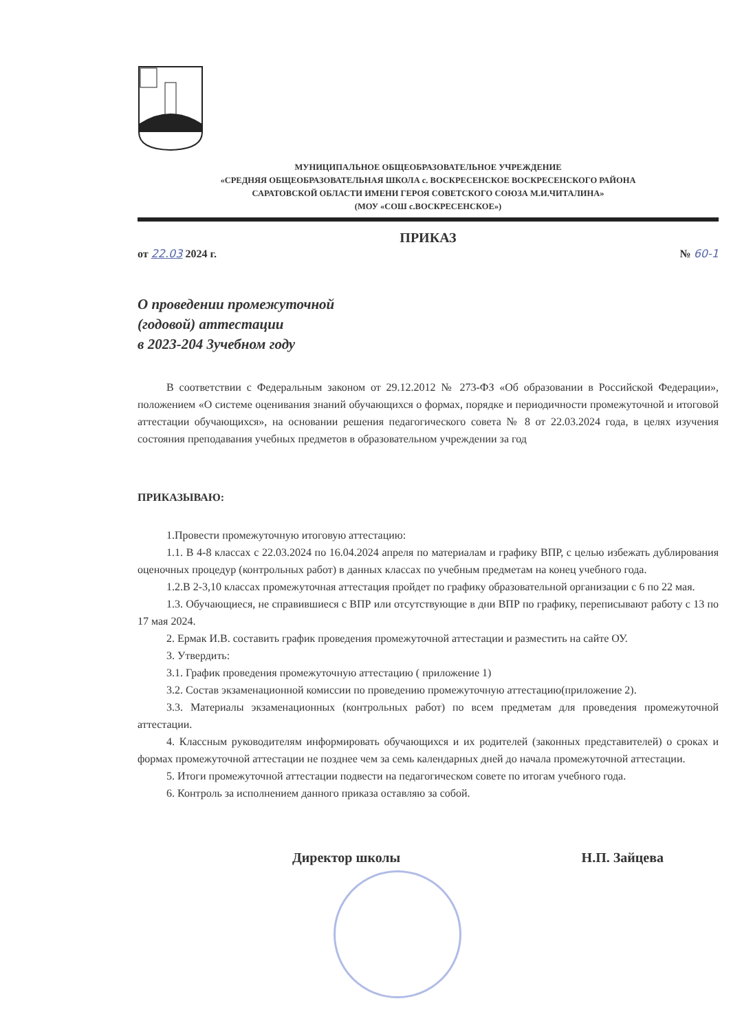МУНИЦИПАЛЬНОЕ ОБЩЕОБРАЗОВАТЕЛЬНОЕ УЧРЕЖДЕНИЕ
«СРЕДНЯЯ ОБЩЕОБРАЗОВАТЕЛЬНАЯ ШКОЛА с. ВОСКРЕСЕНСКОЕ ВОСКРЕСЕНСКОГО РАЙОНА
САРАТОВСКОЙ ОБЛАСТИ ИМЕНИ ГЕРОЯ СОВЕТСКОГО СОЮЗА М.И.ЧИТАЛИНА»
(МОУ «СОШ с.ВОСКРЕСЕНСКОЕ»)
ПРИКАЗ
от 22.03 2024 г. № 60-1
О проведении промежуточной
(годовой) аттестации
в 2023-204 3учебном году
В соответствии с Федеральным законом от 29.12.2012 № 273-ФЗ «Об образовании в Российской Федерации», положением «О системе оценивания знаний обучающихся о формах, порядке и периодичности промежуточной и итоговой аттестации обучающихся», на основании решения педагогического совета № 8 от 22.03.2024 года, в целях изучения состояния преподавания учебных предметов в образовательном учреждении за год
ПРИКАЗЫВАЮ:
1.Провести промежуточную итоговую аттестацию:
1.1. В 4-8 классах с 22.03.2024 по 16.04.2024 апреля по материалам и графику ВПР, с целью избежать дублирования оценочных процедур (контрольных работ) в данных классах по учебным предметам на конец учебного года.
1.2.В 2-3,10 классах промежуточная аттестация пройдет по графику образовательной организации с 6 по 22 мая.
1.3. Обучающиеся, не справившиеся с ВПР или отсутствующие в дни ВПР по графику, переписывают работу с 13 по 17 мая 2024.
2. Ермак И.В. составить график проведения промежуточной аттестации и разместить на сайте ОУ.
3. Утвердить:
3.1. График проведения промежуточную аттестацию ( приложение 1)
3.2. Состав экзаменационной комиссии по проведению промежуточную аттестацию(приложение 2).
3.3. Материалы экзаменационных (контрольных работ) по всем предметам для проведения промежуточной аттестации.
4. Классным руководителям информировать обучающихся и их родителей (законных представителей) о сроках и формах промежуточной аттестации не позднее чем за семь календарных дней до начала промежуточной аттестации.
5. Итоги промежуточной аттестации подвести на педагогическом совете по итогам учебного года.
6. Контроль за исполнением данного приказа оставляю за собой.
Директор школы Н.П. Зайцева